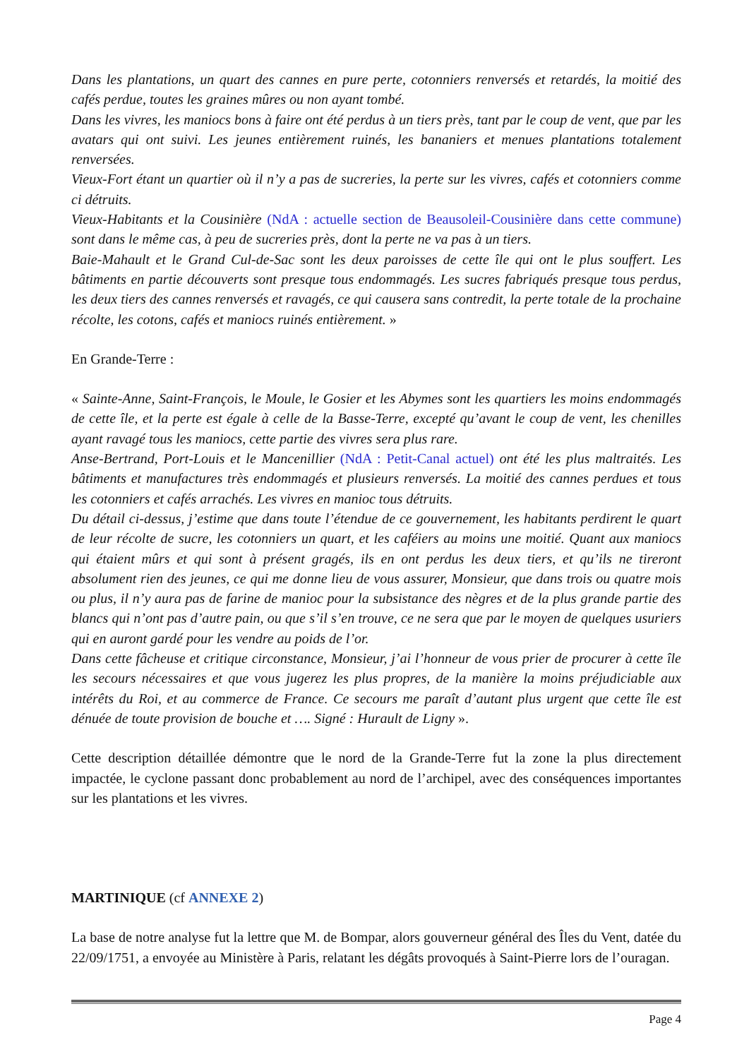Dans les plantations, un quart des cannes en pure perte, cotonniers renversés et retardés, la moitié des cafés perdue, toutes les graines mûres ou non ayant tombé.
Dans les vivres, les maniocs bons à faire ont été perdus à un tiers près, tant par le coup de vent, que par les avatars qui ont suivi. Les jeunes entièrement ruinés, les bananiers et menues plantations totalement renversées.
Vieux-Fort étant un quartier où il n’y a pas de sucreries, la perte sur les vivres, cafés et cotonniers comme ci détruits.
Vieux-Habitants et la Cousinière (NdA : actuelle section de Beausoleil-Cousinière dans cette commune) sont dans le même cas, à peu de sucreries près, dont la perte ne va pas à un tiers.
Baie-Mahault et le Grand Cul-de-Sac sont les deux paroisses de cette île qui ont le plus souffert. Les bâtiments en partie découverts sont presque tous endommagés. Les sucres fabriqués presque tous perdus, les deux tiers des cannes renversés et ravagés, ce qui causera sans contredit, la perte totale de la prochaine récolte, les cotons, cafés et maniocs ruinés entièrement. »
En Grande-Terre :
« Sainte-Anne, Saint-François, le Moule, le Gosier et les Abymes sont les quartiers les moins endommagés de cette île, et la perte est égale à celle de la Basse-Terre, excepté qu’avant le coup de vent, les chenilles ayant ravagé tous les maniocs, cette partie des vivres sera plus rare.
Anse-Bertrand, Port-Louis et le Mancenillier (NdA : Petit-Canal actuel) ont été les plus maltraités. Les bâtiments et manufactures très endommagés et plusieurs renversés. La moitié des cannes perdues et tous les cotonniers et cafés arrachés. Les vivres en manioc tous détruits.
Du détail ci-dessus, j’estime que dans toute l’étendue de ce gouvernement, les habitants perdirent le quart de leur récolte de sucre, les cotonniers un quart, et les caféiers au moins une moitié. Quant aux maniocs qui étaient mûrs et qui sont à présent gragés, ils en ont perdus les deux tiers, et qu’ils ne tireront absolument rien des jeunes, ce qui me donne lieu de vous assurer, Monsieur, que dans trois ou quatre mois ou plus, il n’y aura pas de farine de manioc pour la subsistance des nègres et de la plus grande partie des blancs qui n’ont pas d’autre pain, ou que s’il s’en trouve, ce ne sera que par le moyen de quelques usuriers qui en auront gardé pour les vendre au poids de l’or.
Dans cette fâcheuse et critique circonstance, Monsieur, j’ai l’honneur de vous prier de procurer à cette île les secours nécessaires et que vous jugerez les plus propres, de la manière la moins préjudiciable aux intérêts du Roi, et au commerce de France. Ce secours me paraît d’autant plus urgent que cette île est dénuée de toute provision de bouche et …. Signé : Hurault de Ligny ».
Cette description détaillée démontre que le nord de la Grande-Terre fut la zone la plus directement impactée, le cyclone passant donc probablement au nord de l’archipel, avec des conséquences importantes sur les plantations et les vivres.
MARTINIQUE (cf ANNEXE 2)
La base de notre analyse fut la lettre que M. de Bompar, alors gouverneur général des Îles du Vent, datée du 22/09/1751, a envoyée au Ministère à Paris, relatant les dégâts provoqués à Saint-Pierre lors de l’ouragan.
Page 4